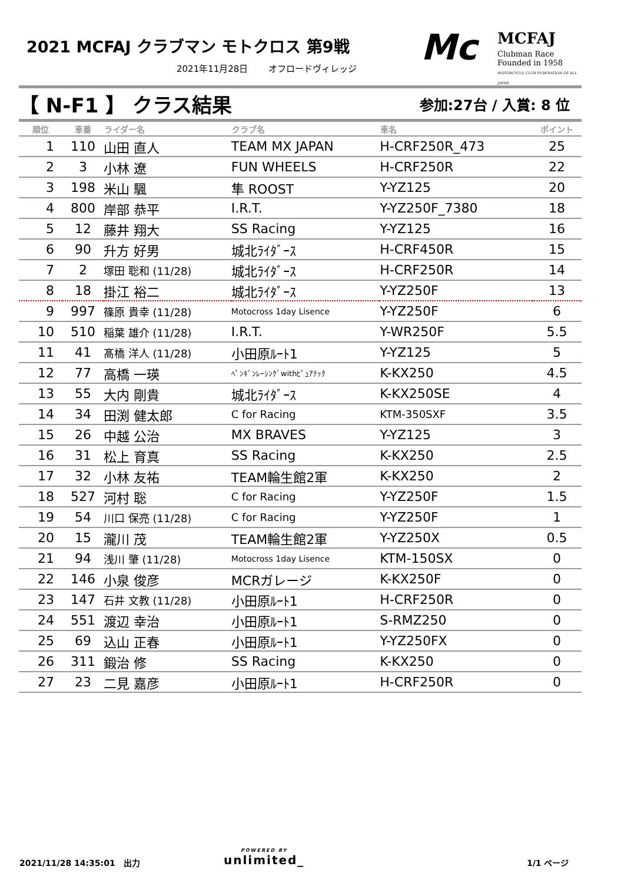2021 MCFAJ クラブマン モトクロス 第9戦
2021年11月28日　　 オフロードヴィレッジ
Mc MCFAJ
Clubman Race
Founded in 1958
MOTORCYCLE CLUB FEDERATION OF ALL JAPAN
【 N-F1 】 クラス結果 参加:27台 / 入賞: 8 位
| 順位 | 車番 | ライダー名 | クラブ名 | 車名 | ポイント |
| --- | --- | --- | --- | --- | --- |
| 1 | 110 | 山田 直人 | TEAM MX JAPAN | H-CRF250R_473 | 25 |
| 2 | 3 | 小林 遼 | FUN WHEELS | H-CRF250R | 22 |
| 3 | 198 | 米山 颿 | 隼 ROOST | Y-YZ125 | 20 |
| 4 | 800 | 岸部 恭平 | I.R.T. | Y-YZ250F_7380 | 18 |
| 5 | 12 | 藤井 翔大 | SS Racing | Y-YZ125 | 16 |
| 6 | 90 | 升方 好男 | 城北ﾗｲﾀﾞｰｽ | H-CRF450R | 15 |
| 7 | 2 | 塚田 聡和 (11/28) | 城北ﾗｲﾀﾞｰｽ | H-CRF250R | 14 |
| 8 | 18 | 掛江 裕二 | 城北ﾗｲﾀﾞｰｽ | Y-YZ250F | 13 |
| 9 | 997 | 篠原 貴幸 (11/28) | Motocross 1day Lisence | Y-YZ250F | 6 |
| 10 | 510 | 稲葉 雄介 (11/28) | I.R.T. | Y-WR250F | 5.5 |
| 11 | 41 | 髙橋 洋人 (11/28) | 小田原ﾙｰﾄ1 | Y-YZ125 | 5 |
| 12 | 77 | 高橋 一瑛 | ﾍﾟﾝｷﾞﾝﾚｰｼﾝｸﾞwithﾋﾟｭｱﾃｯｸ | K-KX250 | 4.5 |
| 13 | 55 | 大内 剛貴 | 城北ﾗｲﾀﾞｰｽ | K-KX250SE | 4 |
| 14 | 34 | 田渕 健太郎 | C for Racing | KTM-350SXF | 3.5 |
| 15 | 26 | 中越 公治 | MX BRAVES | Y-YZ125 | 3 |
| 16 | 31 | 松上 育真 | SS Racing | K-KX250 | 2.5 |
| 17 | 32 | 小林 友祐 | TEAM輪生館2軍 | K-KX250 | 2 |
| 18 | 527 | 河村 聡 | C for Racing | Y-YZ250F | 1.5 |
| 19 | 54 | 川口 保亮 (11/28) | C for Racing | Y-YZ250F | 1 |
| 20 | 15 | 瀧川 茂 | TEAM輪生館2軍 | Y-YZ250X | 0.5 |
| 21 | 94 | 浅川 肇 (11/28) | Motocross 1day Lisence | KTM-150SX | 0 |
| 22 | 146 | 小泉 俊彦 | MCRガレージ | K-KX250F | 0 |
| 23 | 147 | 石井 文教 (11/28) | 小田原ﾙｰﾄ1 | H-CRF250R | 0 |
| 24 | 551 | 渡辺 幸治 | 小田原ﾙｰﾄ1 | S-RMZ250 | 0 |
| 25 | 69 | 込山 正春 | 小田原ﾙｰﾄ1 | Y-YZ250FX | 0 |
| 26 | 311 | 鍛治 修 | SS Racing | K-KX250 | 0 |
| 27 | 23 | 二見 嘉彦 | 小田原ﾙｰﾄ1 | H-CRF250R | 0 |
2021/11/28 14:35:01　出力 POWERED BY
unlimited_
1/1 ページ